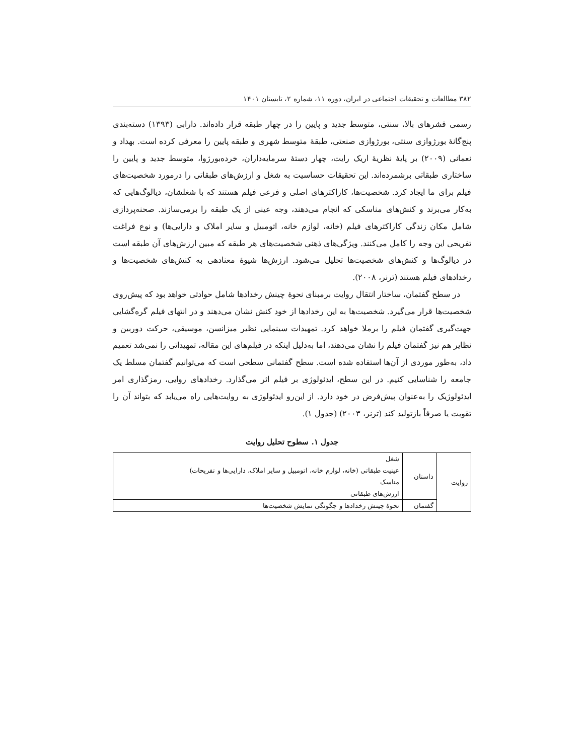۳۸۲ مطالعات و تحقیقات اجتماعی در ایران، دوره ۱۱، شماره ۲، تابستان ۱۴۰۱
رسمی قشرهای بالا، سنتی، متوسط جدید و پایین را در چهار طبقه قرار داده‌اند. دارابی (۱۳۹۳) دسته‌بندی پنج‌گانهٔ بورژوازی سنتی، بورژوازی صنعتی، طبقهٔ متوسط شهری و طبقه پایین را معرفی کرده است. بهداد و نعمانی (۲۰۰۹) بر پایهٔ نظریهٔ اریک رایت، چهار دستهٔ سرمایه‌داران، خرده‌بورژوا، متوسط جدید و پایین را ساختاری طبقاتی برشمرده‌اند. این تحقیقات حساسیت به شغل و ارزش‌های طبقاتی را درمورد شخصیت‌های فیلم برای ما ایجاد کرد. شخصیت‌ها، کاراکترهای اصلی و فرعی فیلم هستند که با شغلشان، دیالوگ‌هایی که به‌کار می‌برند و کنش‌های مناسکی که انجام می‌دهند، وجه عینی از یک طبقه را برمی‌سازند. صحنه‌پردازی شامل مکان زندگی کاراکترهای فیلم (خانه، لوازم خانه، اتومبیل و سایر املاک و دارایی‌ها) و نوع فراغت تفریحی این وجه را کامل می‌کنند. ویژگی‌های ذهنی شخصیت‌های هر طبقه که مبین ارزش‌های آن طبقه است در دیالوگ‌ها و کنش‌های شخصیت‌ها تحلیل می‌شود. ارزش‌ها شیوهٔ معنادهی به کنش‌های شخصیت‌ها و رخدادهای فیلم هستند (ترنر، ۲۰۰۸).
در سطح گفتمان، ساختار انتقال روایت برمبنای نحوهٔ چینش رخدادها شامل حوادثی خواهد بود که پیش‌روی شخصیت‌ها قرار می‌گیرد. شخصیت‌ها به این رخدادها از خود کنش نشان می‌دهند و در انتهای فیلم گره‌گشایی جهت‌گیری گفتمان فیلم را برملا خواهد کرد. تمهیدات سینمایی نظیر میزانسن، موسیقی، حرکت دوربین و نظایر هم نیز گفتمان فیلم را نشان می‌دهند، اما به‌دلیل اینکه در فیلم‌های این مقاله، تمهیداتی را نمی‌شد تعمیم داد، به‌طور موردی از آن‌ها استفاده شده است. سطح گفتمانی سطحی است که می‌توانیم گفتمان مسلط یک جامعه را شناسایی کنیم. در این سطح، ایدئولوژی بر فیلم اثر می‌گذارد. رخدادهای روایی، رمزگذاری امر ایدئولوژیک را به‌عنوان پیش‌فرض در خود دارد. از این‌رو ایدئولوژی به روایت‌هایی راه می‌یابد که بتواند آن را تقویت یا صرفاً بازتولید کند (ترنر، ۲۰۰۳) (جدول ۱).
جدول ۱. سطوح تحلیل روایت
| روایت | داستان | شغل |
| | | عینیت طبقاتی (خانه، لوازم خانه، اتومبیل و سایر املاک، دارایی‌ها و تفریحات) |
| | | مناسک |
| | | ارزش‌های طبقاتی |
| | گفتمان | نحوهٔ چینش رخدادها و چگونگی نمایش شخصیت‌ها |